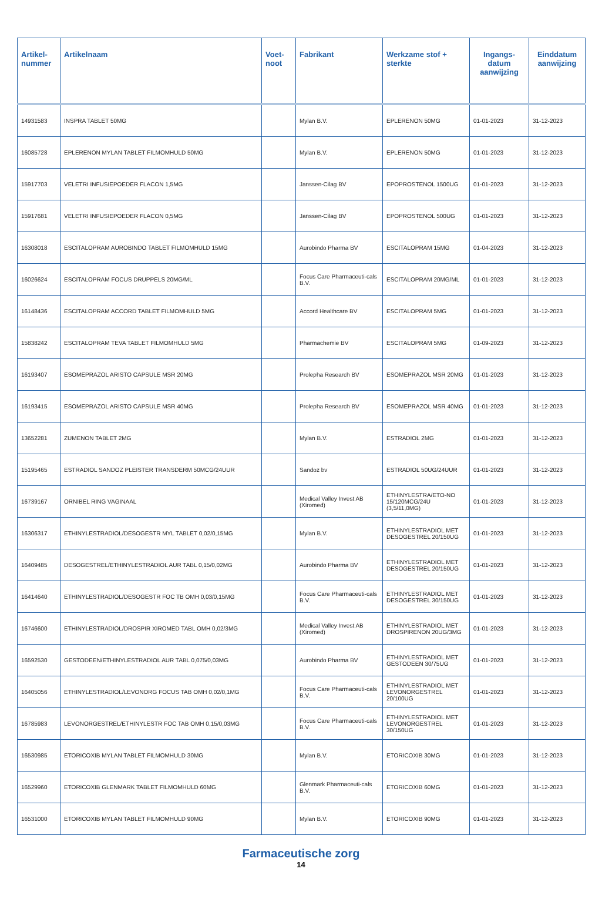| Artikel- nummer | Artikelnaam | Voet- noot | Fabrikant | Werkzame stof + sterkte | Ingangs- datum aanwijzing | Einddatum aanwijzing |
| --- | --- | --- | --- | --- | --- | --- |
| 14931583 | INSPRA TABLET 50MG | | Mylan B.V. | EPLERENON 50MG | 01-01-2023 | 31-12-2023 |
| 16085728 | EPLERENON MYLAN TABLET FILMOMHULD 50MG | | Mylan B.V. | EPLERENON 50MG | 01-01-2023 | 31-12-2023 |
| 15917703 | VELETRI INFUSIEPOEDER FLACON 1,5MG | | Janssen-Cilag BV | EPOPROSTENOL 1500UG | 01-01-2023 | 31-12-2023 |
| 15917681 | VELETRI INFUSIEPOEDER FLACON 0,5MG | | Janssen-Cilag BV | EPOPROSTENOL 500UG | 01-01-2023 | 31-12-2023 |
| 16308018 | ESCITALOPRAM AUROBINDO TABLET FILMOMHULD 15MG | | Aurobindo Pharma BV | ESCITALOPRAM 15MG | 01-04-2023 | 31-12-2023 |
| 16026624 | ESCITALOPRAM FOCUS DRUPPELS 20MG/ML | | Focus Care Pharmaceuti-cals B.V. | ESCITALOPRAM 20MG/ML | 01-01-2023 | 31-12-2023 |
| 16148436 | ESCITALOPRAM ACCORD TABLET FILMOMHULD 5MG | | Accord Healthcare BV | ESCITALOPRAM 5MG | 01-01-2023 | 31-12-2023 |
| 15838242 | ESCITALOPRAM TEVA TABLET FILMOMHULD 5MG | | Pharmachemie BV | ESCITALOPRAM 5MG | 01-09-2023 | 31-12-2023 |
| 16193407 | ESOMEPRAZOL ARISTO CAPSULE MSR 20MG | | Prolepha Research BV | ESOMEPRAZOL MSR 20MG | 01-01-2023 | 31-12-2023 |
| 16193415 | ESOMEPRAZOL ARISTO CAPSULE MSR 40MG | | Prolepha Research BV | ESOMEPRAZOL MSR 40MG | 01-01-2023 | 31-12-2023 |
| 13652281 | ZUMENON TABLET 2MG | | Mylan B.V. | ESTRADIOL 2MG | 01-01-2023 | 31-12-2023 |
| 15195465 | ESTRADIOL SANDOZ PLEISTER TRANSDERM 50MCG/24UUR | | Sandoz bv | ESTRADIOL 50UG/24UUR | 01-01-2023 | 31-12-2023 |
| 16739167 | ORNIBEL RING VAGINAAL | | Medical Valley Invest AB (Xiromed) | ETHINYLESTRA/ETO-NO 15/120MCG/24U (3,5/11,0MG) | 01-01-2023 | 31-12-2023 |
| 16306317 | ETHINYLESTRADIOL/DESOGESTR MYL TABLET 0,02/0,15MG | | Mylan B.V. | ETHINYLESTRADIOL MET DESOGESTREL 20/150UG | 01-01-2023 | 31-12-2023 |
| 16409485 | DESOGESTREL/ETHINYLESTRADIOL AUR TABL 0,15/0,02MG | | Aurobindo Pharma BV | ETHINYLESTRADIOL MET DESOGESTREL 20/150UG | 01-01-2023 | 31-12-2023 |
| 16414640 | ETHINYLESTRADIOL/DESOGESTR FOC TB OMH 0,03/0,15MG | | Focus Care Pharmaceuti-cals B.V. | ETHINYLESTRADIOL MET DESOGESTREL 30/150UG | 01-01-2023 | 31-12-2023 |
| 16746600 | ETHINYLESTRADIOL/DROSPIR XIROMED TABL OMH 0,02/3MG | | Medical Valley Invest AB (Xiromed) | ETHINYLESTRADIOL MET DROSPIRENON 20UG/3MG | 01-01-2023 | 31-12-2023 |
| 16592530 | GESTODEEN/ETHINYLESTRADIOL AUR TABL 0,075/0,03MG | | Aurobindo Pharma BV | ETHINYLESTRADIOL MET GESTODEEN 30/75UG | 01-01-2023 | 31-12-2023 |
| 16405056 | ETHINYLESTRADIOL/LEVONORG FOCUS TAB OMH 0,02/0,1MG | | Focus Care Pharmaceuti-cals B.V. | ETHINYLESTRADIOL MET LEVONORGESTREL 20/100UG | 01-01-2023 | 31-12-2023 |
| 16785983 | LEVONORGESTREL/ETHINYLESTR FOC TAB OMH 0,15/0,03MG | | Focus Care Pharmaceuti-cals B.V. | ETHINYLESTRADIOL MET LEVONORGESTREL 30/150UG | 01-01-2023 | 31-12-2023 |
| 16530985 | ETORICOXIB MYLAN TABLET FILMOMHULD 30MG | | Mylan B.V. | ETORICOXIB 30MG | 01-01-2023 | 31-12-2023 |
| 16529960 | ETORICOXIB GLENMARK TABLET FILMOMHULD 60MG | | Glenmark Pharmaceuti-cals B.V. | ETORICOXIB 60MG | 01-01-2023 | 31-12-2023 |
| 16531000 | ETORICOXIB MYLAN TABLET FILMOMHULD 90MG | | Mylan B.V. | ETORICOXIB 90MG | 01-01-2023 | 31-12-2023 |
Farmaceutische zorg
14